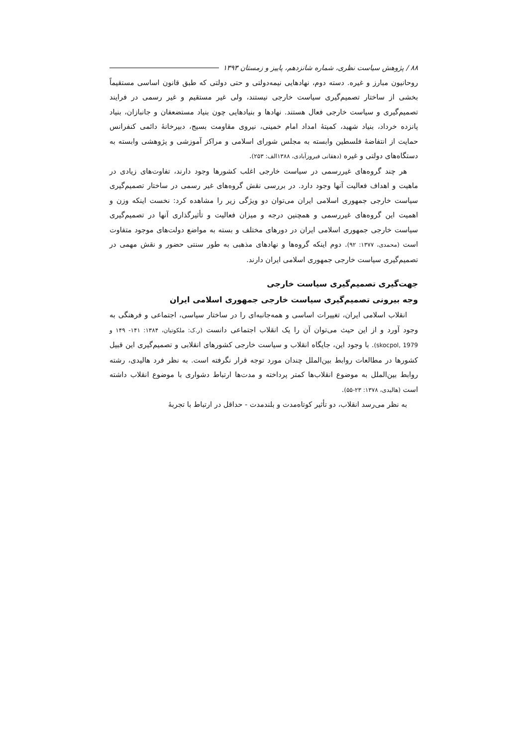۸۸ / پژوهش سیاست نظری، شماره شانزدهم، پاییز و زمستان ۱۳۹۳
روحانیون مبارز و غیره. دسته دوم، نهادهایی نیمه‌دولتی و حتی دولتی که طبق قانون اساسی مستقیماً بخشی از ساختار تصمیم‌گیری سیاست خارجی نیستند، ولی غیر مستقیم و غیر رسمی در فرایند تصمیم‌گیری و سیاست خارجی فعال هستند. نهادها و بنیادهایی چون بنیاد مستضعفان و جانبازان، بنیاد پانزده خرداد، بنیاد شهید، کمیتهٔ امداد امام خمینی، نیروی مقاومت بسیج، دبیرخانهٔ دائمی کنفرانس حمایت از انتفاضهٔ فلسطین وابسته به مجلس شورای اسلامی و مراکز آموزشی و پژوهشی وابسته به دستگاه‌های دولتی و غیره (دهقانی فیروزآبادی، ۱۳۸۸الف: ۲۵۳).
هر چند گروه‌های غیررسمی در سیاست خارجی اغلب کشورها وجود دارند، تفاوت‌های زیادی در ماهیت و اهداف فعالیت آنها وجود دارد. در بررسی نقش گروه‌های غیر رسمی در ساختار تصمیم‌گیری سیاست خارجی جمهوری اسلامی ایران می‌توان دو ویژگی زیر را مشاهده کرد: نخست اینکه وزن و اهمیت این گروه‌های غیررسمی و همچنین درجه و میزان فعالیت و تأثیرگذاری آنها در تصمیم‌گیری سیاست خارجی جمهوری اسلامی ایران در دورهای مختلف و بسته به مواضع دولت‌های موجود متفاوت است (محمدی، ۱۳۷۷: ۹۲). دوم اینکه گروه‌ها و نهادهای مذهبی به طور سنتی حضور و نقش مهمی در تصمیم‌گیری سیاست خارجی جمهوری اسلامی ایران دارند.
جهت‌گیری تصمیم‌گیری سیاست خارجی
وجه بیرونی تصمیم‌گیری سیاست خارجی جمهوری اسلامی ایران
انقلاب اسلامی ایران، تغییرات اساسی و همه‌جانبه‌ای را در ساختار سیاسی، اجتماعی و فرهنگی به وجود آورد و از این حیث می‌توان آن را یک انقلاب اجتماعی دانست (ر.ک: ملکوتیان، ۱۳۸۴: ۱۴۱- ۱۴۹ و skocpol, 1979). با وجود این، جایگاه انقلاب و سیاست خارجی کشورهای انقلابی و تصمیم‌گیری این قبیل کشورها در مطالعات روابط بین‌الملل چندان مورد توجه قرار نگرفته است. به نظر فرد هالیدی، رشته روابط بین‌الملل به موضوع انقلاب‌ها کمتر پرداخته و مدت‌ها ارتباط دشواری با موضوع انقلاب داشته است (هالیدی، ۱۳۷۸: ۲۳-۵۵).
به نظر می‌رسد انقلاب، دو تأثیر کوتاه‌مدت و بلندمدت - حداقل در ارتباط با تجربهٔ